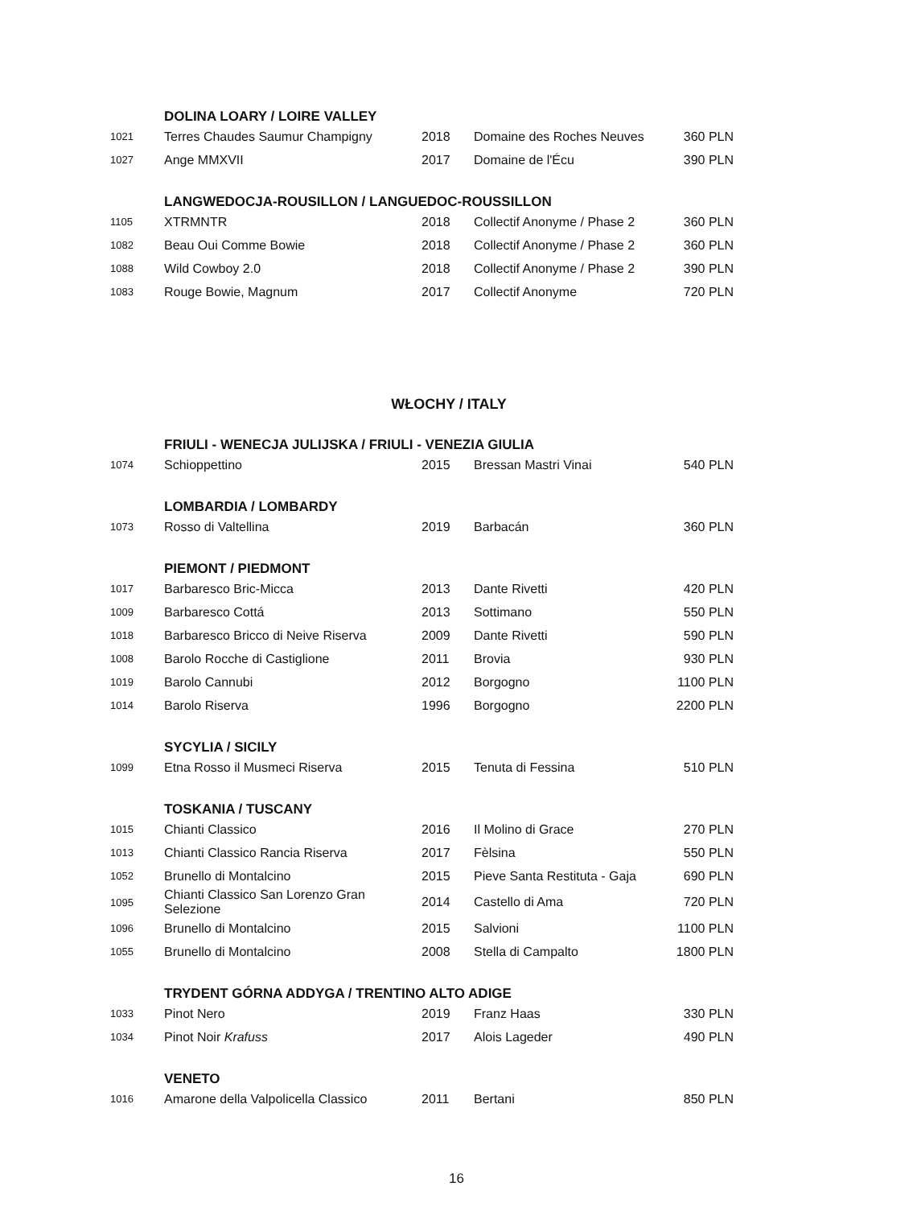| | DOLINA LOARY / LOIRE VALLEY | | | |
| 1021 | Terres Chaudes Saumur Champigny | 2018 | Domaine des Roches Neuves | 360 PLN |
| 1027 | Ange MMXVII | 2017 | Domaine de l'Écu | 390 PLN |
| | LANGWEDOCJA-ROUSILLON / LANGUEDOC-ROUSSILLON | | | |
| 1105 | XTRMNTR | 2018 | Collectif Anonyme / Phase 2 | 360 PLN |
| 1082 | Beau Oui Comme Bowie | 2018 | Collectif Anonyme / Phase 2 | 360 PLN |
| 1088 | Wild Cowboy 2.0 | 2018 | Collectif Anonyme / Phase 2 | 390 PLN |
| 1083 | Rouge Bowie, Magnum | 2017 | Collectif Anonyme | 720 PLN |
WŁOCHY / ITALY
| | FRIULI - WENECJA JULIJSKA / FRIULI - VENEZIA GIULIA | | | |
| 1074 | Schioppettino | 2015 | Bressan Mastri Vinai | 540 PLN |
| | LOMBARDIA / LOMBARDY | | | |
| 1073 | Rosso di Valtellina | 2019 | Barbacán | 360 PLN |
| | PIEMONT / PIEDMONT | | | |
| 1017 | Barbaresco Bric-Micca | 2013 | Dante Rivetti | 420 PLN |
| 1009 | Barbaresco Cottá | 2013 | Sottimano | 550 PLN |
| 1018 | Barbaresco Bricco di Neive Riserva | 2009 | Dante Rivetti | 590 PLN |
| 1008 | Barolo Rocche di Castiglione | 2011 | Brovia | 930 PLN |
| 1019 | Barolo Cannubi | 2012 | Borgogno | 1100 PLN |
| 1014 | Barolo Riserva | 1996 | Borgogno | 2200 PLN |
| | SYCYLIA / SICILY | | | |
| 1099 | Etna Rosso il Musmeci Riserva | 2015 | Tenuta di Fessina | 510 PLN |
| | TOSKANIA / TUSCANY | | | |
| 1015 | Chianti Classico | 2016 | Il Molino di Grace | 270 PLN |
| 1013 | Chianti Classico Rancia Riserva | 2017 | Fèlsina | 550 PLN |
| 1052 | Brunello di Montalcino | 2015 | Pieve Santa Restituta - Gaja | 690 PLN |
| 1095 | Chianti Classico San Lorenzo Gran Selezione | 2014 | Castello di Ama | 720 PLN |
| 1096 | Brunello di Montalcino | 2015 | Salvioni | 1100 PLN |
| 1055 | Brunello di Montalcino | 2008 | Stella di Campalto | 1800 PLN |
| | TRYDENT GÓRNA ADDYGA / TRENTINO ALTO ADIGE | | | |
| 1033 | Pinot Nero | 2019 | Franz Haas | 330 PLN |
| 1034 | Pinot Noir Krafuss | 2017 | Alois Lageder | 490 PLN |
| | VENETO | | | |
| 1016 | Amarone della Valpolicella Classico | 2011 | Bertani | 850 PLN |
16